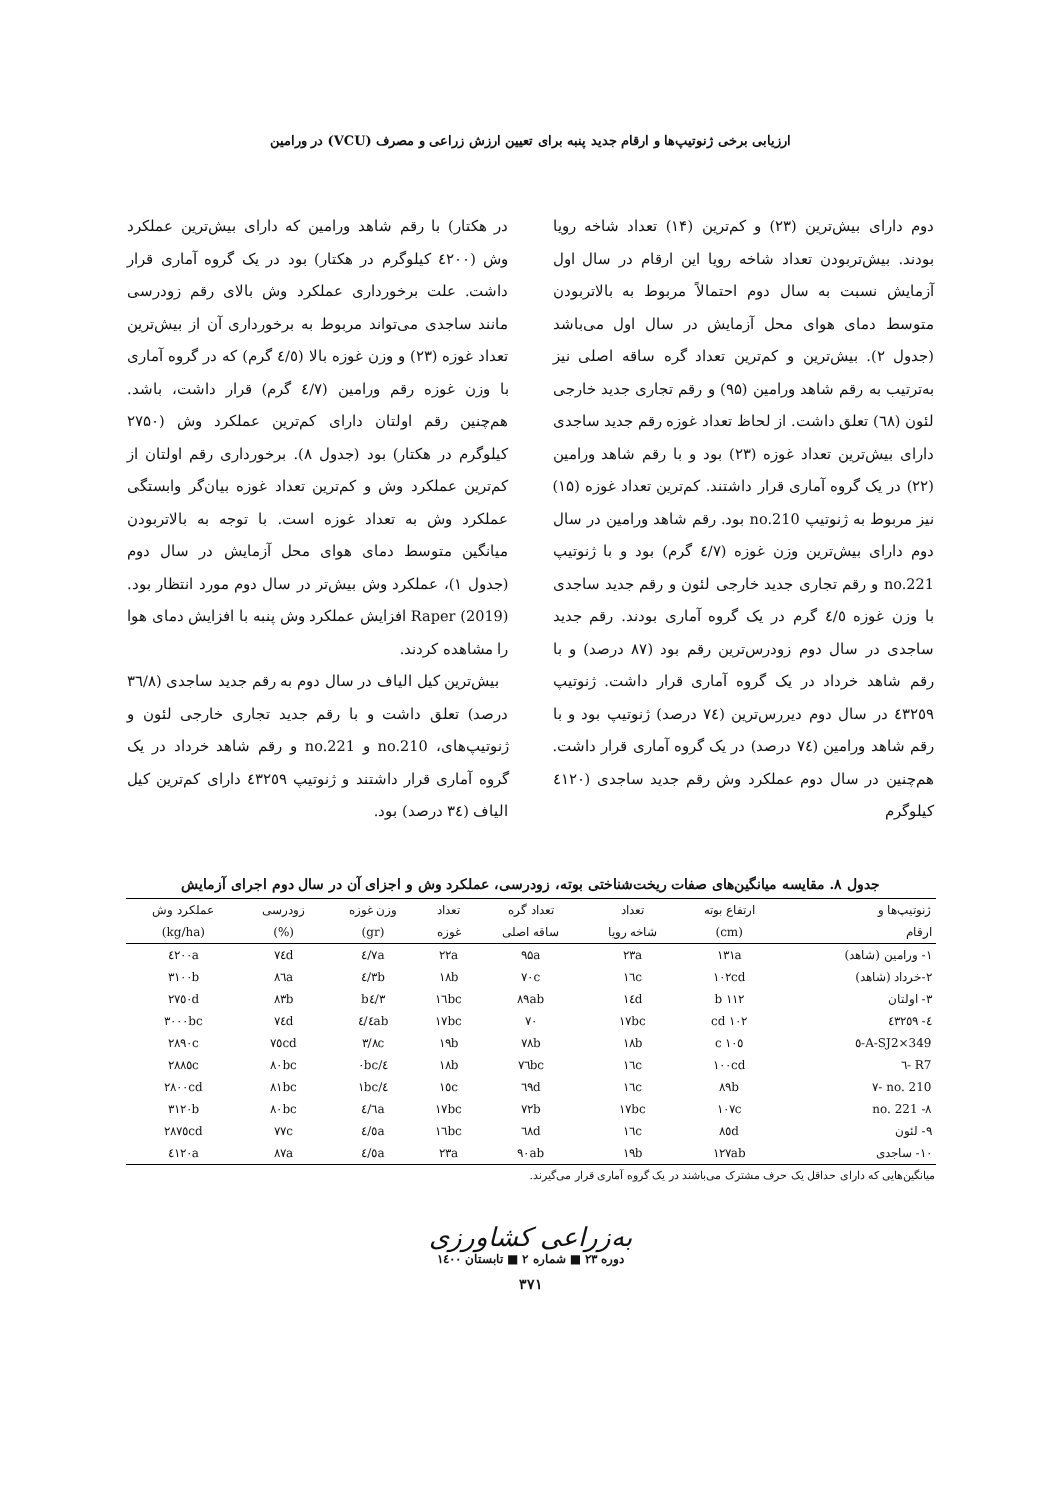ارزیابی برخی ژنوتیپ‌ها و ارقام جدید پنبه برای تعیین ارزش زراعی و مصرف (VCU) در ورامین
دوم دارای بیش‌ترین (۲۳) و کم‌ترین (۱۴) تعداد شاخه رویا بودند. بیش‌تربودن تعداد شاخه رویا این ارقام در سال اول آزمایش نسبت به سال دوم احتمالاً مربوط به بالاتربودن متوسط دمای هوای محل آزمایش در سال اول می‌باشد (جدول ۲). بیش‌ترین و کم‌ترین تعداد گره ساقه اصلی نیز به‌ترتیب به رقم شاهد ورامین (۹۵) و رقم تجاری جدید خارجی لئون (٦٨) تعلق داشت. از لحاظ تعداد غوزه رقم جدید ساجدی دارای بیش‌ترین تعداد غوزه (۲۳) بود و با رقم شاهد ورامین (۲۲) در یک گروه آماری قرار داشتند. کم‌ترین تعداد غوزه (۱۵) نیز مربوط به ژنوتیپ no.210 بود. رقم شاهد ورامین در سال دوم دارای بیش‌ترین وزن غوزه (٤/٧ گرم) بود و با ژنوتیپ no.221 و رقم تجاری جدید خارجی لئون و رقم جدید ساجدی با وزن غوزه ٤/٥ گرم در یک گروه آماری بودند. رقم جدید ساجدی در سال دوم زودرس‌ترین رقم بود (۸۷ درصد) و با رقم شاهد خرداد در یک گروه آماری قرار داشت. ژنوتیپ ٤٣٢٥٩ در سال دوم دیررس‌ترین (٧٤ درصد) ژنوتیپ بود و با رقم شاهد ورامین (٧٤ درصد) در یک گروه آماری قرار داشت. هم‌چنین در سال دوم عملکرد وش رقم جدید ساجدی (٤١٢٠ کیلوگرم
در هکتار) با رقم شاهد ورامین که دارای بیش‌ترین عملکرد وش (٤٢٠٠ کیلوگرم در هکتار) بود در یک گروه آماری قرار داشت. علت برخورداری عملکرد وش بالای رقم زودرسی مانند ساجدی می‌تواند مربوط به برخورداری آن از بیش‌ترین تعداد غوزه (۲۳) و وزن غوزه بالا (٤/٥ گرم) که در گروه آماری با وزن غوزه رقم ورامین (٤/٧ گرم) قرار داشت، باشد. هم‌چنین رقم اولتان دارای کم‌ترین عملکرد وش (۲۷۵۰ کیلوگرم در هکتار) بود (جدول ۸). برخورداری رقم اولتان از کم‌ترین عملکرد وش و کم‌ترین تعداد غوزه بیان‌گر وابستگی عملکرد وش به تعداد غوزه است. با توجه به بالاتربودن میانگین متوسط دمای هوای محل آزمایش در سال دوم (جدول ۱)، عملکرد وش بیش‌تر در سال دوم مورد انتظار بود. Raper (2019) افزایش عملکرد وش پنبه با افزایش دمای هوا را مشاهده کردند.
بیش‌ترین کیل الیاف در سال دوم به رقم جدید ساجدی (٣٦/٨ درصد) تعلق داشت و با رقم جدید تجاری خارجی لئون و ژنوتیپ‌های، no.210 و no.221 و رقم شاهد خرداد در یک گروه آماری قرار داشتند و ژنوتیپ ٤٣٢٥٩ دارای کم‌ترین کیل الیاف (٣٤ درصد) بود.
جدول ۸. مقایسه میانگین‌های صفات ریخت‌شناختی بوته، زودرسی، عملکرد وش و اجزای آن در سال دوم اجرای آزمایش
| ژنوتیپ‌ها و | ارتفاع بوته | تعداد | تعداد گره | تعداد | وزن غوزه | زودرسی | عملکرد وش |
| --- | --- | --- | --- | --- | --- | --- | --- |
| ارقام | (cm) | شاخه رویا | ساقه اصلی | غوزه | (gr) | (%) | (kg/ha) |
| ۱- ورامین (شاهد) | ۱۳۱a | ۲۳a | ۹۵a | ۲۲a | ٤/٧a | ٧٤d | ٤٢٠٠a |
| ۲-خرداد (شاهد) | ۱۰۲cd | ۱٦c | ٧٠c | ۱۸b | ٤/٣b | ۸٦a | ۳۱۰۰b |
| ۳- اولتان | ۱۱۲ b | ۱٤d | ۸۹ab | ۱٦bc | b٤/٣ | ۸۳b | ۲٧٥٠d |
| ٤- ٤٣٢٥٩ | ۱۰۲ cd | ۱٧bc | ٧٠ | ۱٧bc | ٤/٤ab | ٧٤d | ۳۰۰۰bc |
| A-SJ2×349-٥ | ۱۰٥ c | ۱۸b | ٧۸b | ۱۹b | ۳/۸c | ٧٥cd | ۲۸۹۰c |
| R7 -٦ | ۱۰۰cd | ۱٦c | ٧٦bc | ۱۸b | ٤/۰bc | ۸۰bc | ۲۸۸٥c |
| no. 210 -٧ | ۸۹b | ۱٦c | ٦۹d | ۱٥c | ٤/۱bc | ۸۱bc | ۲۸۰۰cd |
| no. 221 -۸ | ۱۰٧c | ۱٧bc | ٧۲b | ۱٧bc | ٤/٦a | ۸۰bc | ۳۱۲۰b |
| ۹- لئون | ۸٥d | ۱٦c | ٦۸d | ۱٦bc | ٤/٥a | ٧٧c | ۲۸٧٥cd |
| ۱۰- ساجدی | ۱۲٧ab | ۱۹b | ۹۰ab | ۲۳a | ٤/٥a | ۸٧a | ٤۱۲۰a |
میانگین‌هایی که دارای حداقل یک حرف مشترک می‌باشند در یک گروه آماری قرار می‌گیرند.
به‌زراعی کشاورزی
دوره ۲۳ ■ شماره ۲ ■ تابستان ۱٤۰۰
۳٧۱